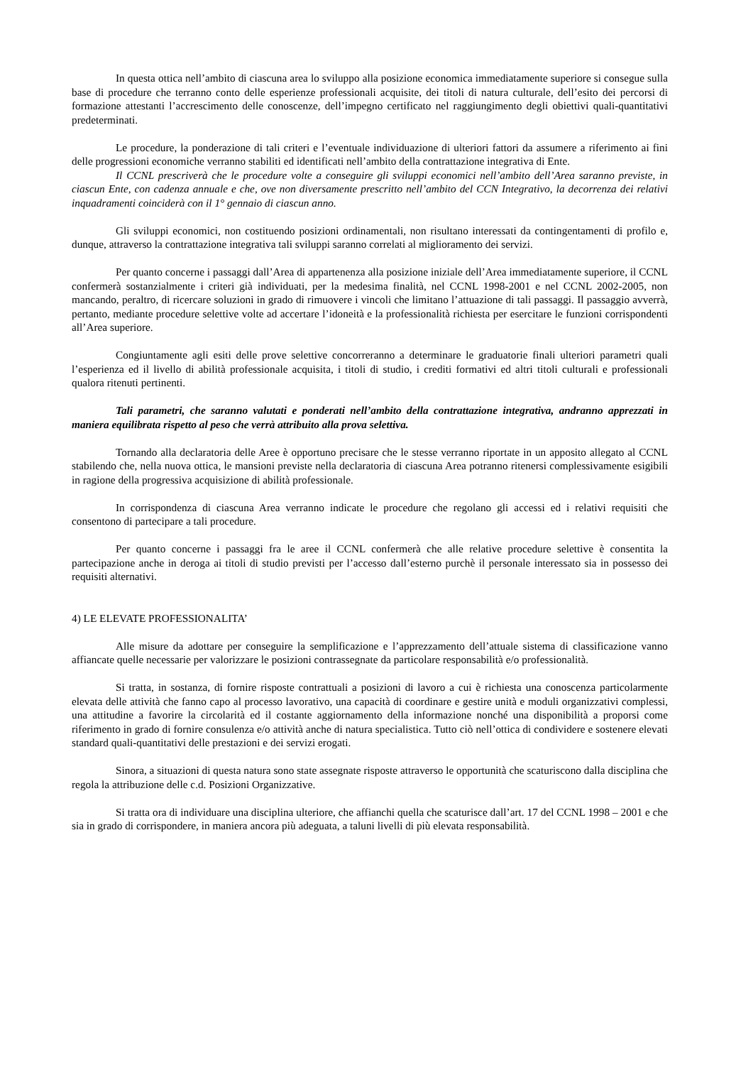In questa ottica nell’ambito di ciascuna area lo sviluppo alla posizione economica immediatamente superiore si consegue sulla base di procedure che terranno conto delle esperienze professionali acquisite, dei titoli di natura culturale, dell’esito dei percorsi di formazione attestanti l’accrescimento delle conoscenze, dell’impegno certificato nel raggiungimento degli obiettivi quali-quantitativi predeterminati.
Le procedure, la ponderazione di tali criteri e l’eventuale individuazione di ulteriori fattori da assumere a riferimento ai fini delle progressioni economiche verranno stabiliti ed identificati nell’ambito della contrattazione integrativa di Ente.
Il CCNL prescriverà che le procedure volte a conseguire gli sviluppi economici nell’ambito dell’Area saranno previste, in ciascun Ente, con cadenza annuale e che, ove non diversamente prescritto nell’ambito del CCN Integrativo, la decorrenza dei relativi inquadramenti coinciderà con il 1° gennaio di ciascun anno.
Gli sviluppi economici, non costituendo posizioni ordinamentali, non risultano interessati da contingentamenti di profilo e, dunque, attraverso la contrattazione integrativa tali sviluppi saranno correlati al miglioramento dei servizi.
Per quanto concerne i passaggi dall’Area di appartenenza alla posizione iniziale dell’Area immediatamente superiore, il CCNL confermerà sostanzialmente i criteri già individuati, per la medesima finalità, nel CCNL 1998-2001 e nel CCNL 2002-2005, non mancando, peraltro, di ricercare soluzioni in grado di rimuovere i vincoli che limitano l’attuazione di tali passaggi. Il passaggio avverrà, pertanto, mediante procedure selettive volte ad accertare l’idoneità e la professionalità richiesta per esercitare le funzioni corrispondenti all’Area superiore.
Congiuntamente agli esiti delle prove selettive concorreranno a determinare le graduatorie finali ulteriori parametri quali l’esperienza ed il livello di abilità professionale acquisita, i titoli di studio, i crediti formativi ed altri titoli culturali e professionali qualora ritenuti pertinenti.
Tali parametri, che saranno valutati e ponderati nell’ambito della contrattazione integrativa, andranno apprezzati in maniera equilibrata rispetto al peso che verrà attribuito alla prova selettiva.
Tornando alla declaratoria delle Aree è opportuno precisare che le stesse verranno riportate in un apposito allegato al CCNL stabilendo che, nella nuova ottica, le mansioni previste nella declaratoria di ciascuna Area potranno ritenersi complessivamente esigibili in ragione della progressiva acquisizione di abilità professionale.
In corrispondenza di ciascuna Area verranno indicate le procedure che regolano gli accessi ed i relativi requisiti che consentono di partecipare a tali procedure.
Per quanto concerne i passaggi fra le aree il CCNL confermerà che alle relative procedure selettive è consentita la partecipazione anche in deroga ai titoli di studio previsti per l’accesso dall’esterno purchè il personale interessato sia in possesso dei requisiti alternativi.
4) LE ELEVATE PROFESSIONALITA’
Alle misure da adottare per conseguire la semplificazione e l’apprezzamento dell’attuale sistema di classificazione vanno affiancate quelle necessarie per valorizzare le posizioni contrassegnate da particolare responsabilità e/o professionalità.
Si tratta, in sostanza, di fornire risposte contrattuali a posizioni di lavoro a cui è richiesta una conoscenza particolarmente elevata delle attività che fanno capo al processo lavorativo, una capacità di coordinare e gestire unità e moduli organizzativi complessi, una attitudine a favorire la circolarità ed il costante aggiornamento della informazione nonché una disponibilità a proporsi come riferimento in grado di fornire consulenza e/o attività anche di natura specialistica. Tutto ciò nell’ottica di condividere e sostenere elevati standard quali-quantitativi delle prestazioni e dei servizi erogati.
Sinora, a situazioni di questa natura sono state assegnate risposte attraverso le opportunità che scaturiscono dalla disciplina che regola la attribuzione delle c.d. Posizioni Organizzative.
Si tratta ora di individuare una disciplina ulteriore, che affianchi quella che scaturisce dall’art. 17 del CCNL 1998 – 2001 e che sia in grado di corrispondere, in maniera ancora più adeguata, a taluni livelli di più elevata responsabilità.